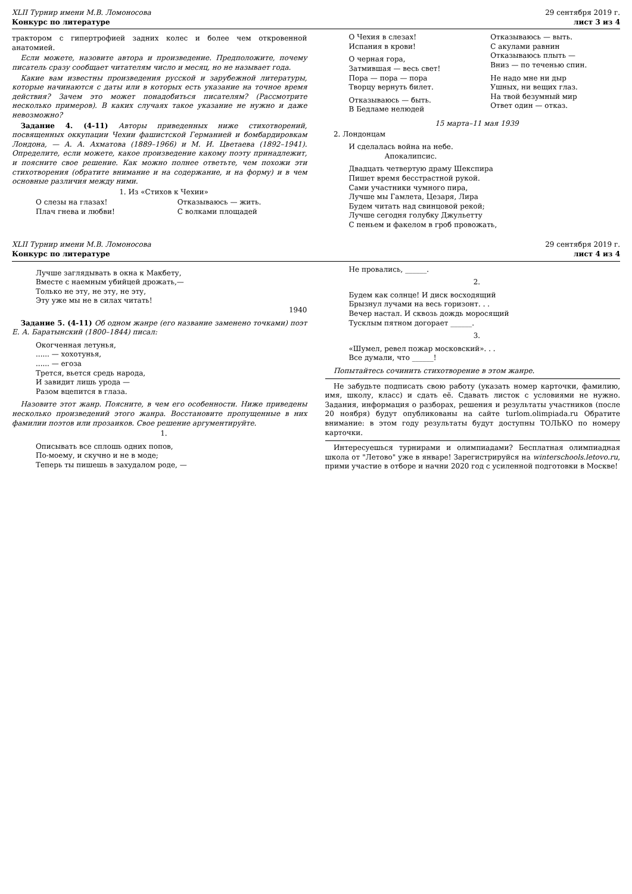XLII Турнир имени М.В. Ломоносова
Конкурс по литературе
29 сентября 2019 г.
лист 3 из 4
трактором с гипертрофией задних колес и более чем откровенной анатомией.
Если можете, назовите автора и произведение. Предположите, почему писатель сразу сообщает читателям число и месяц, но не называет года.
Какие вам известны произведения русской и зарубежной литературы, которые начинаются с даты или в которых есть указание на точное время действия? Зачем это может понадобиться писателям? (Рассмотрите несколько примеров). В каких случаях такое указание не нужно и даже невозможно?
Задание 4. (4-11) Авторы приведенных ниже стихотворений, посвященных оккупации Чехии фашистской Германией и бомбардировкам Лондона, — А. А. Ахматова (1889–1966) и М. И. Цветаева (1892–1941). Определите, если можете, какое произведение какому поэту принадлежит, и поясните свое решение. Как можно полнее ответьте, чем похожи эти стихотворения (обратите внимание и на содержание, и на форму) и в чем основные различия между ними.
1. Из «Стихов к Чехии»
О слезы на глазах!
Плач гнева и любви!
О Чехия в слезах!
Испания в крови!
О черная гора,
Затмившая — весь свет!
Пора — пора — пора
Творцу вернуть билет.
Отказываюсь — быть.
В Бедламе нелюдей
Отказываюсь — жить.
С волками площадей
Отказываюсь — выть.
С акулами равнин
Отказываюсь плыть —
Вниз — по теченью спин.
Не надо мне ни дыр
Ушных, ни вещих глаз.
На твой безумный мир
Ответ один — отказ.
15 марта–11 мая 1939
2. Лондонцам
И сделалась война на небе.
Апокалипсис.
Двадцать четвертую драму Шекспира
Пишет время бесстрастной рукой.
Сами участники чумного пира,
Лучше мы Гамлета, Цезаря, Лира
Будем читать над свинцовой рекой;
Лучше сегодня голубку Джульетту
С пеньем и факелом в гроб провожать,
XLII Турнир имени М.В. Ломоносова
Конкурс по литературе
29 сентября 2019 г.
лист 4 из 4
Лучше заглядывать в окна к Макбету,
Вместе с наемным убийцей дрожать,—
Только не эту, не эту, не эту,
Эту уже мы не в силах читать!
1940
Задание 5. (4-11) Об одном жанре (его название заменено точками) поэт Е. А. Баратынский (1800–1844) писал:
Окогченная летунья,
...... — хохотунья,
...... — егоза
Трется, вьется средь народа,
И завидит лишь урода —
Разом вцепится в глаза.
Назовите этот жанр. Поясните, в чем его особенности. Ниже приведены несколько произведений этого жанра. Восстановите пропущенные в них фамилии поэтов или прозаиков. Свое решение аргументируйте.
1.
Описывать все сплошь одних попов,
По-моему, и скучно и не в моде;
Теперь ты пишешь в захудалом роде, —
Не провались, ______.
2.
Будем как солнце! И диск восходящий
Брызнул лучами на весь горизонт. . .
Вечер настал. И сквозь дождь моросящий
Тусклым пятном догорает ______.
3.
«Шумел, ревел пожар московский». . .
Все думали, что ______!
Попытайтесь сочинить стихотворение в этом жанре.
Не забудьте подписать свою работу (указать номер карточки, фамилию, имя, школу, класс) и сдать её. Сдавать листок с условиями не нужно. Задания, информация о разборах, решения и результаты участников (после 20 ноября) будут опубликованы на сайте turlom.olimpiada.ru Обратите внимание: в этом году результаты будут доступны ТОЛЬКО по номеру карточки.
Интересуешься турнирами и олимпиадами? Бесплатная олимпиадная школа от "Летово" уже в январе! Зарегистрируйся на winterschools.letovo.ru, прими участие в отборе и начни 2020 год с усиленной подготовки в Москве!